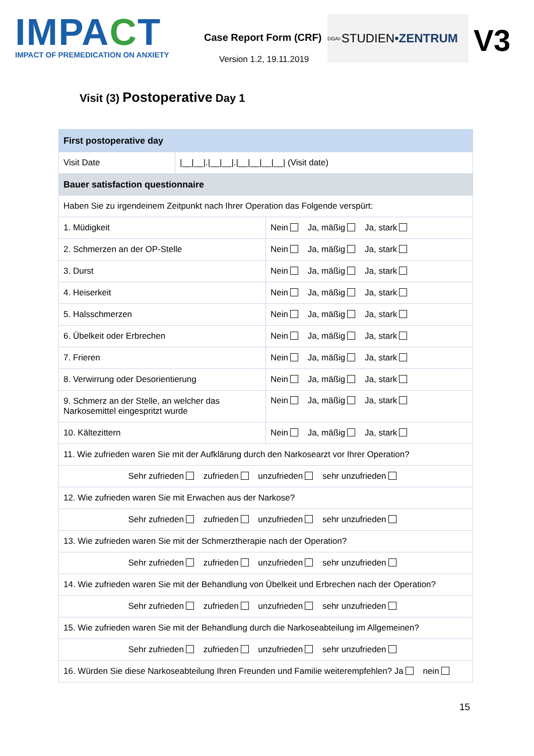IMPACT
IMPACT OF PREMEDICATION ON ANXIETY
Case Report Form (CRF)
Version 1.2, 19.11.2019
DGAI- STUDIEN •ZENTRUM
V3
Visit (3) Postoperative Day 1
| First postoperative day | | |
| --- | --- | --- |
| Visit Date | /__/__/./__/__/./__/__/__/__/ (Visit date) | |
| Bauer satisfaction questionnaire | | |
| Haben Sie zu irgendeinem Zeitpunkt nach Ihrer Operation das Folgende verspürt: | | |
| 1. Müdigkeit | | Nein Ja, mäßig Ja, stark |
| 2. Schmerzen an der OP-Stelle | | Nein Ja, mäßig Ja, stark |
| 3. Durst | | Nein Ja, mäßig Ja, stark |
| 4. Heiserkeit | | Nein Ja, mäßig Ja, stark |
| 5. Halsschmerzen | | Nein Ja, mäßig Ja, stark |
| 6. Übelkeit oder Erbrechen | | Nein Ja, mäßig Ja, stark |
| 7. Frieren | | Nein Ja, mäßig Ja, stark |
| 8. Verwirrung oder Desorientierung | | Nein Ja, mäßig Ja, stark |
| 9. Schmerz an der Stelle, an welcher das Narkosemittel eingespritzt wurde | | Nein Ja, mäßig Ja, stark |
| 10. Kältezittern | | Nein Ja, mäßig Ja, stark |
| 11. Wie zufrieden waren Sie mit der Aufklärung durch den Narkosearzt vor Ihrer Operation? | | |
| Sehr zufrieden zufrieden unzufrieden sehr unzufrieden | | |
| 12. Wie zufrieden waren Sie mit Erwachen aus der Narkose? | | |
| Sehr zufrieden zufrieden unzufrieden sehr unzufrieden | | |
| 13. Wie zufrieden waren Sie mit der Schmerztherapie nach der Operation? | | |
| Sehr zufrieden zufrieden unzufrieden sehr unzufrieden | | |
| 14. Wie zufrieden waren Sie mit der Behandlung von Übelkeit und Erbrechen nach der Operation? | | |
| Sehr zufrieden zufrieden unzufrieden sehr unzufrieden | | |
| 15. Wie zufrieden waren Sie mit der Behandlung durch die Narkoseabteilung im Allgemeinen? | | |
| Sehr zufrieden zufrieden unzufrieden sehr unzufrieden | | |
| 16. Würden Sie diese Narkoseabteilung Ihren Freunden und Familie weiterempfehlen? Ja nein | | |
15